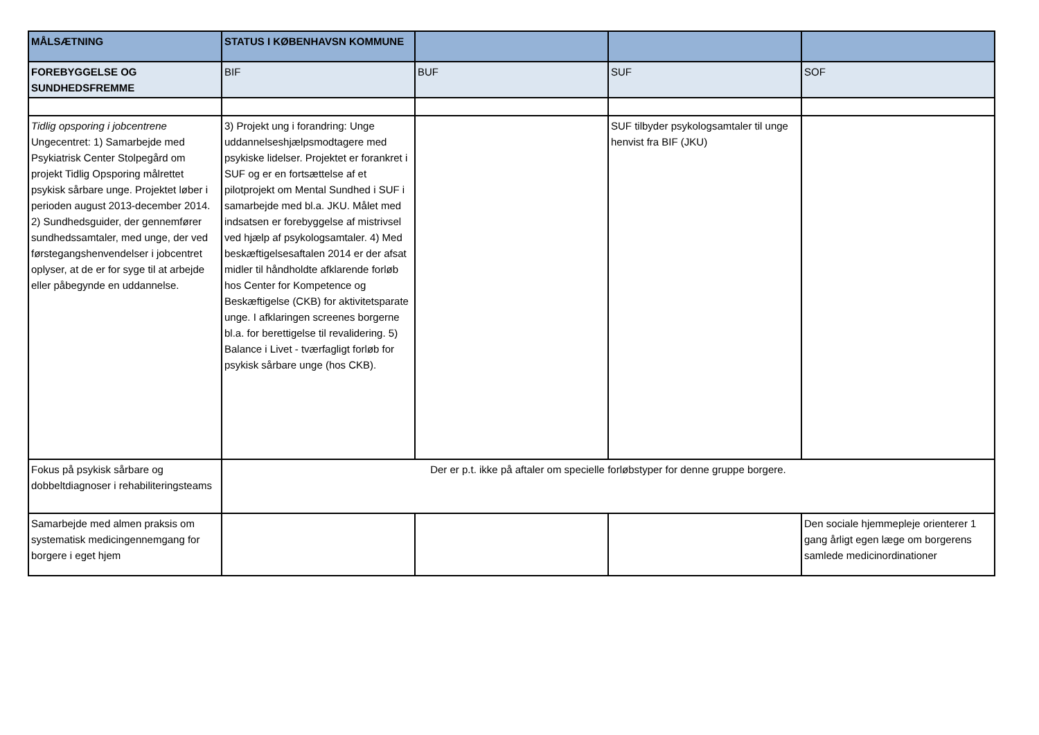| MÅLSÆTNING | STATUS I KØBENHAVSN KOMMUNE | | | |
| --- | --- | --- | --- | --- |
| FOREBYGGELSE OG SUNDHEDSFREMME | BIF | BUF | SUF | SOF |
| Tidlig opsporing i jobcentrene Ungecentret: 1) Samarbejde med Psykiatrisk Center Stolpegård om projekt Tidlig Opsporing målrettet psykisk sårbare unge. Projektet løber i perioden august 2013-december 2014. 2) Sundhedsguider, der gennemfører sundhedssamtaler, med unge, der ved førstegangshenvendelser i jobcentret oplyser, at de er for syge til at arbejde eller påbegynde en uddannelse. | 3) Projekt ung i forandring: Unge uddannelseshjælpsmodtagere med psykiske lidelser. Projektet er forankret i SUF og er en fortsættelse af et pilotprojekt om Mental Sundhed i SUF i samarbejde med bl.a. JKU. Målet med indsatsen er forebyggelse af mistrivsel ved hjælp af psykologsamtaler. 4) Med beskæftigelsesaftalen 2014 er der afsat midler til håndholdte afklarende forløb hos Center for Kompetence og Beskæftigelse (CKB) for aktivitetsparate unge. I afklaringen screenes borgerne bl.a. for berettigelse til revalidering. 5) Balance i Livet - tværfagligt forløb for psykisk sårbare unge (hos CKB). | | SUF tilbyder psykologsamtaler til unge henvist fra BIF (JKU) | |
| Fokus på psykisk sårbare og dobbeltdiagnoser i rehabiliteringsteams | Der er p.t. ikke på aftaler om specielle forløbstyper for denne gruppe borgere. | | | |
| Samarbejde med almen praksis om systematisk medicingennemgang for borgere i eget hjem | | | | Den sociale hjemmepleje orienterer 1 gang årligt egen læge om borgerens samlede medicinordinationer |